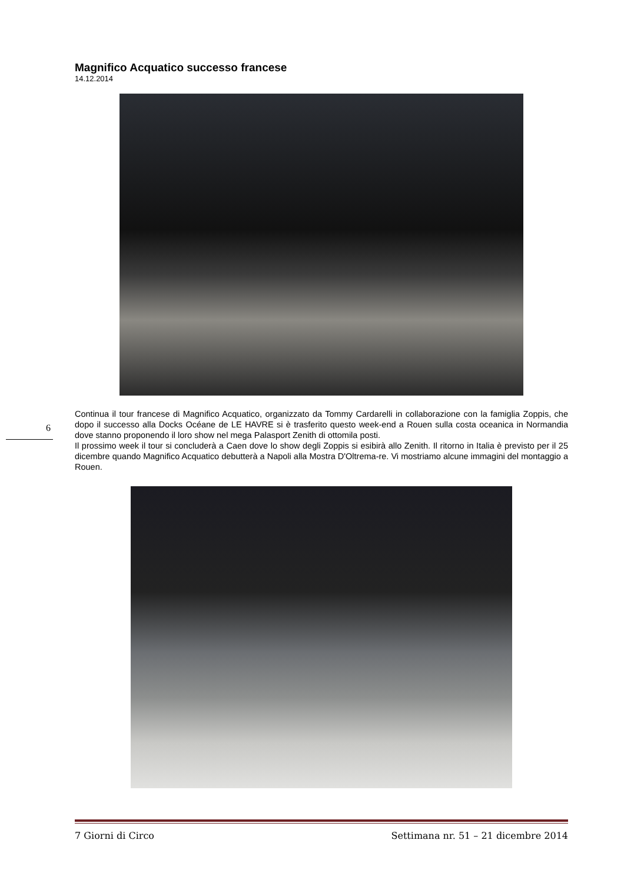Magnifico Acquatico successo francese
14.12.2014
Continua il tour francese di Magnifico Acquatico, organizzato da Tommy Cardarelli in collaborazione con la famiglia Zoppis, che dopo il successo alla Docks Océane de LE HAVRE si è trasferito questo week-end a Rouen sulla costa oceanica in Normandia dove stanno proponendo il loro show nel mega Palasport Zenith di ottomila posti.
Il prossimo week il tour si concluderà a Caen dove lo show degli Zoppis si esibirà allo Zenith. Il ritorno in Italia è previsto per il 25 dicembre quando Magnifico Acquatico debutterà a Napoli alla Mostra D'Oltrema-re. Vi mostriamo alcune immagini del montaggio a Rouen.
6
7 Giorni di Circo Settimana nr. 51 – 21 dicembre 2014